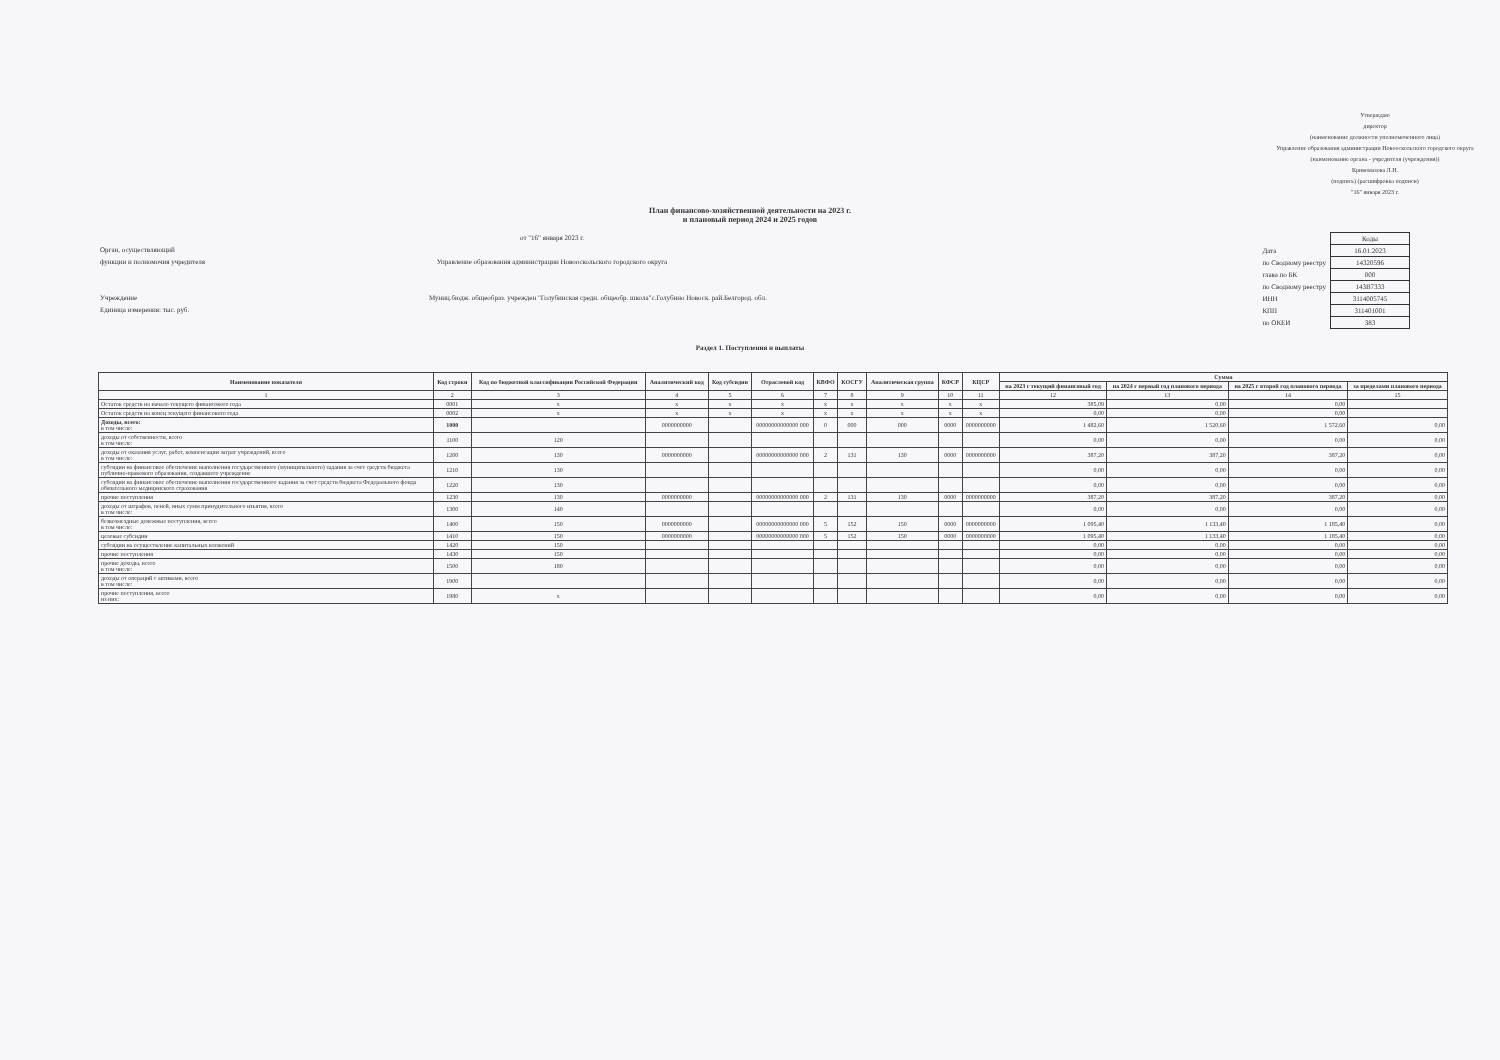Утверждаю
директор
(наименование должности уполномоченного лица)
Управление образования администрации Новооскольского городского округа
(наименование органа - учредителя (учреждения))
Кривомазова Л.Н.
(подпись) (расшифровка подписи)
"16" января 2023 г.
План финансово-хозяйственной деятельности на 2023 г.
и плановый период 2024 и 2025 годов
от "16" января 2023 г.
Орган, осуществляющий
функции и полномочия учредителя Управление образования администрации Новооскольского городского округа
Учреждение Муниц.бюдж. общеобраз. учрежден "Голубинская средн. общеобр. школа"с.Голубино Новоск. рай.Белгород. обл.
Единица измерения: тыс. руб.
| | Коды |
| Дата | 16.01.2023 |
| по Сводному реестру | 14320596 |
| глава по БК | 000 |
| по Сводному реестру | 143В7333 |
| ИНН | 3114005745 |
| КПП | 311401001 |
| по ОКЕИ | 383 |
Раздел 1. Поступления и выплаты
| Наименование показателя | Код строки | Код по бюджетной классификации Российской Федерации | Аналитический код | Код субсидии | Отраслевой код | КВФО | КОСГУ | Аналитическая группа | КФСР | КЦСР | Сумма | | | |
| --- | --- | --- | --- | --- | --- | --- | --- | --- | --- | --- | --- | --- | --- | --- |
| | | | | | | | | | | | на 2023 г текущий финансовый год | на 2024 г первый год планового периода | на 2025 г второй год планового периода | за пределами планового периода |
| 1 | 2 | 3 | 4 | 5 | 6 | 7 | 8 | 9 | 10 | 11 | 12 | 13 | 14 | 15 |
| Остаток средств на начало текущего финансового года | 0001 | x | x | x | x | x | x | x | x | x | 385,09 | 0,00 | 0,00 | |
| Остаток средств на конец текущего финансового года | 0002 | x | x | x | x | x | x | x | x | x | 0,00 | 0,00 | 0,00 | |
| Доходы, всего: в том числе: | 1000 | | 0000000000 | | 00000000000000 000 | 0 | 000 | 000 | 0000 | 0000000000 | 1 482,60 | 1 520,60 | 1 572,60 | 0,00 |
| доходы от собственности, всего в том числе: | 1100 | 120 | | | | | | | | | 0,00 | 0,00 | 0,00 | 0,00 |
| доходы от оказания услуг, работ, компенсации затрат учреждений, всего в том числе: | 1200 | 130 | 0000000000 | | 00000000000000 000 | 2 | 131 | 130 | 0000 | 0000000000 | 387,20 | 387,20 | 387,20 | 0,00 |
| субсидии на финансовое обеспечение выполнения государственного (муниципального) задания за счет средств бюджета публично-правового образования, создавшего учреждение | 1210 | 130 | | | | | | | | | 0,00 | 0,00 | 0,00 | 0,00 |
| субсидии на финансовое обеспечение выполнения государственного задания за счет средств бюджета Федерального фонда обязательного медицинского страхования | 1220 | 130 | | | | | | | | | 0,00 | 0,00 | 0,00 | 0,00 |
| прочие поступления | 1230 | 130 | 0000000000 | | 00000000000000 000 | 2 | 131 | 130 | 0000 | 0000000000 | 387,20 | 387,20 | 387,20 | 0,00 |
| доходы от штрафов, пеней, иных сумм принудительного изъятия, всего в том числе: | 1300 | 140 | | | | | | | | | 0,00 | 0,00 | 0,00 | 0,00 |
| безвозмездные денежные поступления, всего в том числе: | 1400 | 150 | 0000000000 | | 00000000000000 000 | 5 | 152 | 150 | 0000 | 0000000000 | 1 095,40 | 1 133,40 | 1 185,40 | 0,00 |
| целевые субсидии | 1410 | 150 | 0000000000 | | 00000000000000 000 | 5 | 152 | 150 | 0000 | 0000000000 | 1 095,40 | 1 133,40 | 1 185,40 | 0,00 |
| субсидии на осуществление капитальных вложений | 1420 | 150 | | | | | | | | | 0,00 | 0,00 | 0,00 | 0,00 |
| прочие поступления | 1430 | 150 | | | | | | | | | 0,00 | 0,00 | 0,00 | 0,00 |
| прочие доходы, всего в том числе: | 1500 | 180 | | | | | | | | | 0,00 | 0,00 | 0,00 | 0,00 |
| доходы от операций с активами, всего в том числе: | 1900 | | | | | | | | | | 0,00 | 0,00 | 0,00 | 0,00 |
| прочие поступления, всего из них: | 1980 | x | | | | | | | | | 0,00 | 0,00 | 0,00 | 0,00 |